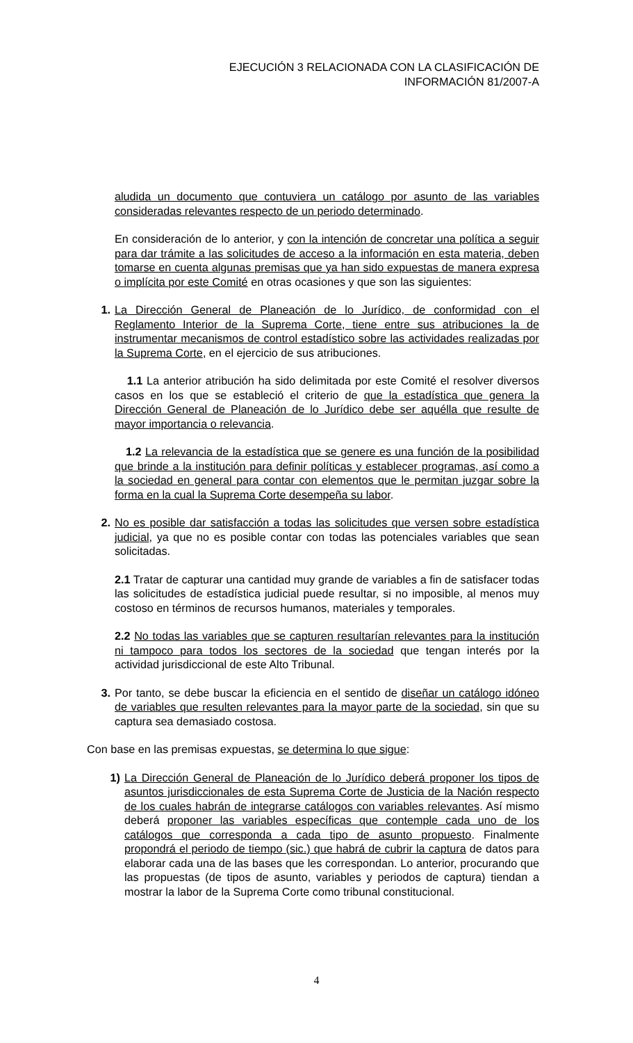EJECUCIÓN 3 RELACIONADA CON LA CLASIFICACIÓN DE
INFORMACIÓN 81/2007-A
aludida un documento que contuviera un catálogo por asunto de las variables consideradas relevantes respecto de un periodo determinado.
En consideración de lo anterior, y con la intención de concretar una política a seguir para dar trámite a las solicitudes de acceso a la información en esta materia, deben tomarse en cuenta algunas premisas que ya han sido expuestas de manera expresa o implícita por este Comité en otras ocasiones y que son las siguientes:
1. La Dirección General de Planeación de lo Jurídico, de conformidad con el Reglamento Interior de la Suprema Corte, tiene entre sus atribuciones la de instrumentar mecanismos de control estadístico sobre las actividades realizadas por la Suprema Corte, en el ejercicio de sus atribuciones.
1.1 La anterior atribución ha sido delimitada por este Comité el resolver diversos casos en los que se estableció el criterio de que la estadística que genera la Dirección General de Planeación de lo Jurídico debe ser aquélla que resulte de mayor importancia o relevancia.
1.2 La relevancia de la estadística que se genere es una función de la posibilidad que brinde a la institución para definir políticas y establecer programas, así como a la sociedad en general para contar con elementos que le permitan juzgar sobre la forma en la cual la Suprema Corte desempeña su labor.
2. No es posible dar satisfacción a todas las solicitudes que versen sobre estadística judicial, ya que no es posible contar con todas las potenciales variables que sean solicitadas.
2.1 Tratar de capturar una cantidad muy grande de variables a fin de satisfacer todas las solicitudes de estadística judicial puede resultar, si no imposible, al menos muy costoso en términos de recursos humanos, materiales y temporales.
2.2 No todas las variables que se capturen resultarían relevantes para la institución ni tampoco para todos los sectores de la sociedad que tengan interés por la actividad jurisdiccional de este Alto Tribunal.
3. Por tanto, se debe buscar la eficiencia en el sentido de diseñar un catálogo idóneo de variables que resulten relevantes para la mayor parte de la sociedad, sin que su captura sea demasiado costosa.
Con base en las premisas expuestas, se determina lo que sigue:
1) La Dirección General de Planeación de lo Jurídico deberá proponer los tipos de asuntos jurisdiccionales de esta Suprema Corte de Justicia de la Nación respecto de los cuales habrán de integrarse catálogos con variables relevantes. Así mismo deberá proponer las variables específicas que contemple cada uno de los catálogos que corresponda a cada tipo de asunto propuesto. Finalmente propondrá el periodo de tiempo (sic.) que habrá de cubrir la captura de datos para elaborar cada una de las bases que les correspondan. Lo anterior, procurando que las propuestas (de tipos de asunto, variables y periodos de captura) tiendan a mostrar la labor de la Suprema Corte como tribunal constitucional.
4